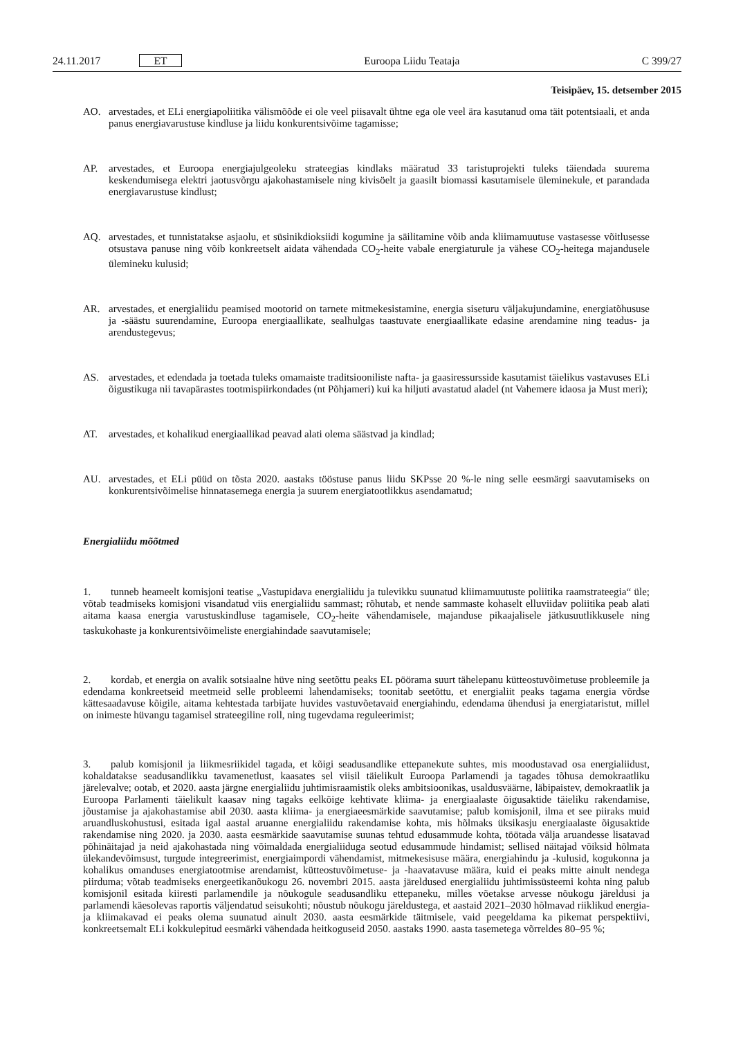24.11.2017 ET Euroopa Liidu Teataja C 399/27
Teisipäev, 15. detsember 2015
AO. arvestades, et ELi energiapoliitika välismõõde ei ole veel piisavalt ühtne ega ole veel ära kasutanud oma täit potentsiaali, et anda panus energiavarustuse kindluse ja liidu konkurentsivõime tagamisse;
AP. arvestades, et Euroopa energiajulgeoleku strateegias kindlaks määratud 33 taristuprojekti tuleks täiendada suurema keskendumisega elektri jaotusvõrgu ajakohastamisele ning kivisöelt ja gaasilt biomassi kasutamisele üleminekule, et parandada energiavarustuse kindlust;
AQ. arvestades, et tunnistatakse asjaolu, et süsinikdioksiidi kogumine ja säilitamine võib anda kliimamuutuse vastasesse võitlusesse otsustava panuse ning võib konkreetselt aidata vähendada CO<sub>2</sub>-heite vabale energiaturule ja vähese CO<sub>2</sub>-heitega majandusele ülemineku kulusid;
AR. arvestades, et energialiidu peamised mootorid on tarnete mitmekesistamine, energia siseturu väljakujundamine, energiatõhususe ja -säästu suurendamine, Euroopa energiaallikate, sealhulgas taastuvate energiaallikate edasine arendamine ning teadus- ja arendustegevus;
AS. arvestades, et edendada ja toetada tuleks omamaiste traditsiooniliste nafta- ja gaasiressursside kasutamist täielikus vastavuses ELi õigustikuga nii tavapärastes tootmispiirkondades (nt Põhjameri) kui ka hiljuti avastatud aladel (nt Vahemere idaosa ja Must meri);
AT. arvestades, et kohalikud energiaallikad peavad alati olema säästvad ja kindlad;
AU. arvestades, et ELi püüd on tõsta 2020. aastaks tööstuse panus liidu SKPsse 20 %-le ning selle eesmärgi saavutamiseks on konkurentsivõimelise hinnatasemega energia ja suurem energiatootlikkus asendamatud;
Energialiidu mõõtmed
1. tunneb heameelt komisjoni teatise „Vastupidava energialiidu ja tulevikku suunatud kliimamuutuste poliitika raamstrateegia“ üle; võtab teadmiseks komisjoni visandatud viis energialiidu sammast; rõhutab, et nende sammaste kohaselt elluviidav poliitika peab alati aitama kaasa energia varustuskindluse tagamisele, CO<sub>2</sub>-heite vähendamisele, majanduse pikaajalisele jätkusuutlikkusele ning taskukohaste ja konkurentsivõimeliste energiahindade saavutamisele;
2. kordab, et energia on avalik sotsiaalne hüve ning seetõttu peaks EL pöörama suurt tähelepanu kütteostuvõimetuse probleemile ja edendama konkreetseid meetmeid selle probleemi lahendamiseks; toonitab seetõttu, et energialiit peaks tagama energia võrdse kättesaadavuse kõigile, aitama kehtestada tarbijate huvides vastuvõetavaid energiahindu, edendama ühendusi ja energiataristut, millel on inimeste hüvangu tagamisel strateegiline roll, ning tugevdama reguleerimist;
3. palub komisjonil ja liikmesriikidel tagada, et kõigi seadusandlike ettepanekute suhtes, mis moodustavad osa energialiidust, kohaldatakse seadusandlikku tavamenetlust, kaasates sel viisil täielikult Euroopa Parlamendi ja tagades tõhusa demokraatliku järelevalve; ootab, et 2020. aasta järgne energialiidu juhtimisraamistik oleks ambitsioonikas, usaldusväärne, läbipaistev, demokraatlik ja Euroopa Parlamenti täielikult kaasav ning tagaks eelkõige kehtivate kliima- ja energiaalaste õigusaktide täieliku rakendamise, jõustamise ja ajakohastamise abil 2030. aasta kliima- ja energiaeesmärkide saavutamise; palub komisjonil, ilma et see piiraks muid aruandluskohustusi, esitada igal aastal aruanne energialiidu rakendamise kohta, mis hõlmaks üksikasju energiaalaste õigusaktide rakendamise ning 2020. ja 2030. aasta eesmärkide saavutamise suunas tehtud edusammude kohta, töötada välja aruandesse lisatavad põhinäitajad ja neid ajakohastada ning võimaldada energialiiduga seotud edusammude hindamist; sellised näitajad võiksid hõlmata ülekandevõimsust, turgude integreerimist, energiaimpordi vähendamist, mitmekesisuse määra, energiahindu ja -kulusid, kogukonna ja kohalikus omanduses energiatootmise arendamist, kütteostuvõimetuse- ja -haavatavuse määra, kuid ei peaks mitte ainult nendega piirduma; võtab teadmiseks energeetikanõukogu 26. novembri 2015. aasta järeldused energialiidu juhtimissüsteemi kohta ning palub komisjonil esitada kiiresti parlamendile ja nõukogule seadusandliku ettepaneku, milles võetakse arvesse nõukogu järeldusi ja parlamendi käesolevas raportis väljendatud seisukohti; nõustub nõukogu järeldustega, et aastaid 2021–2030 hõlmavad riiklikud energia- ja kliimakavad ei peaks olema suunatud ainult 2030. aasta eesmärkide täitmisele, vaid peegeldama ka pikemat perspektiivi, konkreetsemalt ELi kokkulepitud eesmärki vähendada heitkoguseid 2050. aastaks 1990. aasta tasemetega võrreldes 80–95 %;